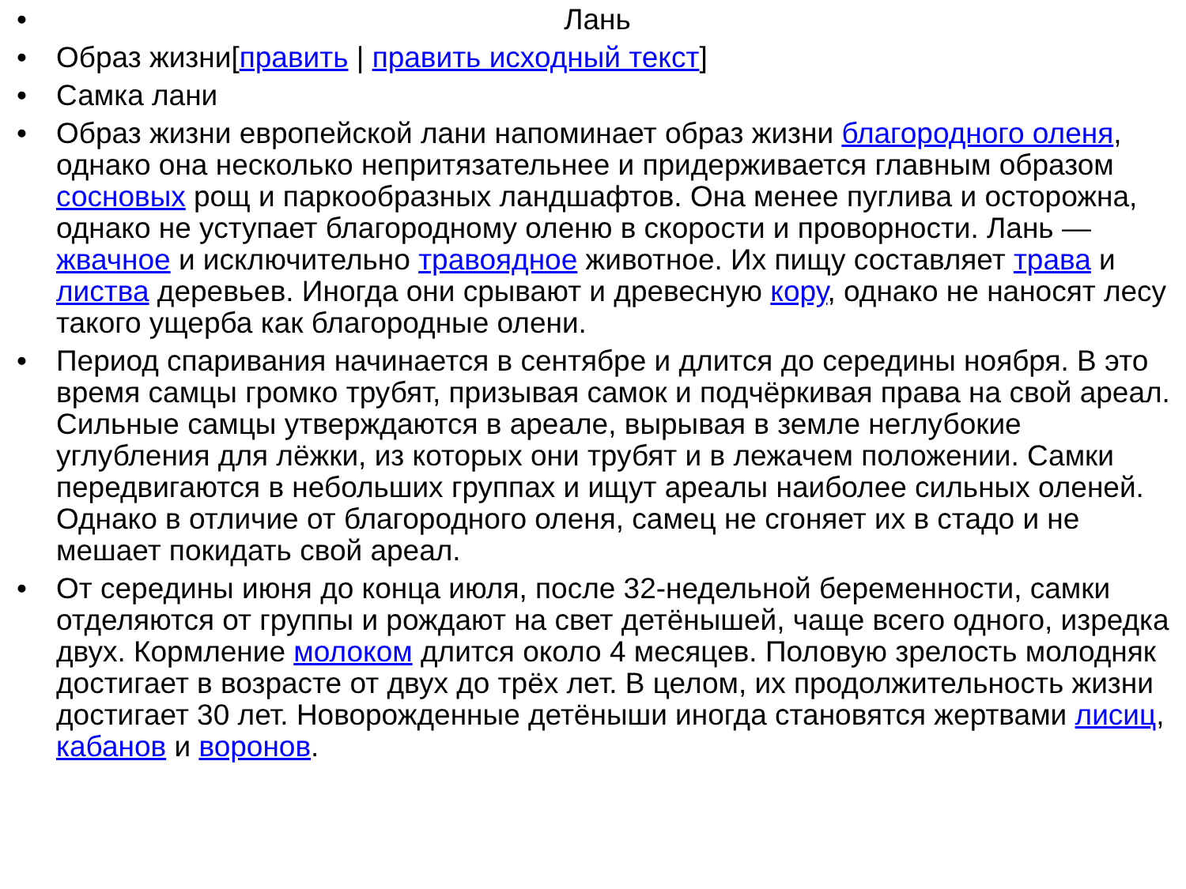• Лань
• Образ жизни[править | править исходный текст]
• Самка лани
• Образ жизни европейской лани напоминает образ жизни благородного оленя, однако она несколько непритязательнее и придерживается главным образом сосновых рощ и паркообразных ландшафтов. Она менее пуглива и осторожна, однако не уступает благородному оленю в скорости и проворности. Лань — жвачное и исключительно травоядное животное. Их пищу составляет трава и листва деревьев. Иногда они срывают и древесную кору, однако не наносят лесу такого ущерба как благородные олени.
• Период спаривания начинается в сентябре и длится до середины ноября. В это время самцы громко трубят, призывая самок и подчёркивая права на свой ареал. Сильные самцы утверждаются в ареале, вырывая в земле неглубокие углубления для лёжки, из которых они трубят и в лежачем положении. Самки передвигаются в небольших группах и ищут ареалы наиболее сильных оленей. Однако в отличие от благородного оленя, самец не сгоняет их в стадо и не мешает покидать свой ареал.
• От середины июня до конца июля, после 32-недельной беременности, самки отделяются от группы и рождают на свет детёнышей, чаще всего одного, изредка двух. Кормление молоком длится около 4 месяцев. Половую зрелость молодняк достигает в возрасте от двух до трёх лет. В целом, их продолжительность жизни достигает 30 лет. Новорожденные детёныши иногда становятся жертвами лисиц, кабанов и воронов.